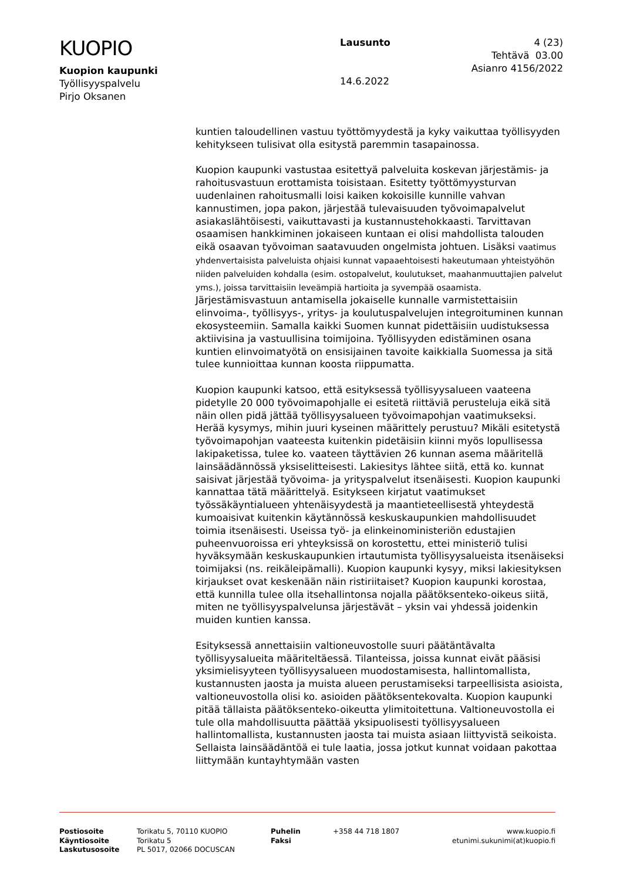KUOPIO
Kuopion kaupunki
Työllisyyspalvelu
Pirjo Oksanen
Lausunto
14.6.2022
4 (23)
Tehtävä 03.00
Asianro 4156/2022
kuntien taloudellinen vastuu työttömyydestä ja kyky vaikuttaa työllisyyden kehitykseen tulisivat olla esitystä paremmin tasapainossa.
Kuopion kaupunki vastustaa esitettyä palveluita koskevan järjestämis- ja rahoitusvastuun erottamista toisistaan. Esitetty työttömyysturvan uudenlainen rahoitusmalli loisi kaiken kokoisille kunnille vahvan kannustimen, jopa pakon, järjestää tulevaisuuden työvoimapalvelut asiakaslähtöisesti, vaikuttavasti ja kustannustehokkaasti. Tarvittavan osaamisen hankkiminen jokaiseen kuntaan ei olisi mahdollista talouden eikä osaavan työvoiman saatavuuden ongelmista johtuen. Lisäksi vaatimus yhdenvertaisista palveluista ohjaisi kunnat vapaaehtoisesti hakeutumaan yhteistyöhön niiden palveluiden kohdalla (esim. ostopalvelut, koulutukset, maahanmuuttajien palvelut yms.), joissa tarvittaisiin leveämpiä hartioita ja syvempää osaamista. Järjestämisvastuun antamisella jokaiselle kunnalle varmistettaisiin elinvoima-, työllisyys-, yritys- ja koulutuspalvelujen integroituminen kunnan ekosysteemiin. Samalla kaikki Suomen kunnat pidettäisiin uudistuksessa aktiivisina ja vastuullisina toimijoina. Työllisyyden edistäminen osana kuntien elinvoimatyötä on ensisijainen tavoite kaikkialla Suomessa ja sitä tulee kunnioittaa kunnan koosta riippumatta.
Kuopion kaupunki katsoo, että esityksessä työllisyysalueen vaateena pidetylle 20 000 työvoimapohjalle ei esitetä riittäviä perusteluja eikä sitä näin ollen pidä jättää työllisyysalueen työvoimapohjan vaatimukseksi. Herää kysymys, mihin juuri kyseinen määrittely perustuu? Mikäli esitetystä työvoimapohjan vaateesta kuitenkin pidetäisiin kiinni myös lopullisessa lakipaketissa, tulee ko. vaateen täyttävien 26 kunnan asema määritellä lainsäädännössä yksiselitteisesti. Lakiesitys lähtee siitä, että ko. kunnat saisivat järjestää työvoima- ja yrityspalvelut itsenäisesti. Kuopion kaupunki kannattaa tätä määrittelyä. Esitykseen kirjatut vaatimukset työssäkäyntialueen yhtenäisyydestä ja maantieteellisestä yhteydestä kumoaisivat kuitenkin käytännössä keskuskaupunkien mahdollisuudet toimia itsenäisesti. Useissa työ- ja elinkeinoministeriön edustajien puheenvuoroissa eri yhteyksissä on korostettu, ettei ministeriö tulisi hyväksymään keskuskaupunkien irtautumista työllisyysalueista itsenäiseksi toimijaksi (ns. reikäleipämalli). Kuopion kaupunki kysyy, miksi lakiesityksen kirjaukset ovat keskenään näin ristiriitaiset? Kuopion kaupunki korostaa, että kunnilla tulee olla itsehallintonsa nojalla päätöksenteko-oikeus siitä, miten ne työllisyyspalvelunsa järjestävät – yksin vai yhdessä joidenkin muiden kuntien kanssa.
Esityksessä annettaisiin valtioneuvostolle suuri päätäntävalta työllisyysalueita määriteltäessä. Tilanteissa, joissa kunnat eivät pääsisi yksimielisyyteen työllisyysalueen muodostamisesta, hallintomallista, kustannusten jaosta ja muista alueen perustamiseksi tarpeellisista asioista, valtioneuvostolla olisi ko. asioiden päätöksentekovalta. Kuopion kaupunki pitää tällaista päätöksenteko-oikeutta ylimitoitettuna. Valtioneuvostolla ei tule olla mahdollisuutta päättää yksipuolisesti työllisyysalueen hallintomallista, kustannusten jaosta tai muista asiaan liittyvistä seikoista. Sellaista lainsäädäntöä ei tule laatia, jossa jotkut kunnat voidaan pakottaa liittymään kuntayhtymään vasten
| Postiosoite | Torikatu 5, 70110 KUOPIO | Puhelin | +358 44 718 1807 | www.kuopio.fi |
| Käyntiosoite | Torikatu 5 | Faksi | | etunimi.sukunimi(at)kuopio.fi |
| Laskutusosoite | PL 5017, 02066 DOCUSCAN | | | |